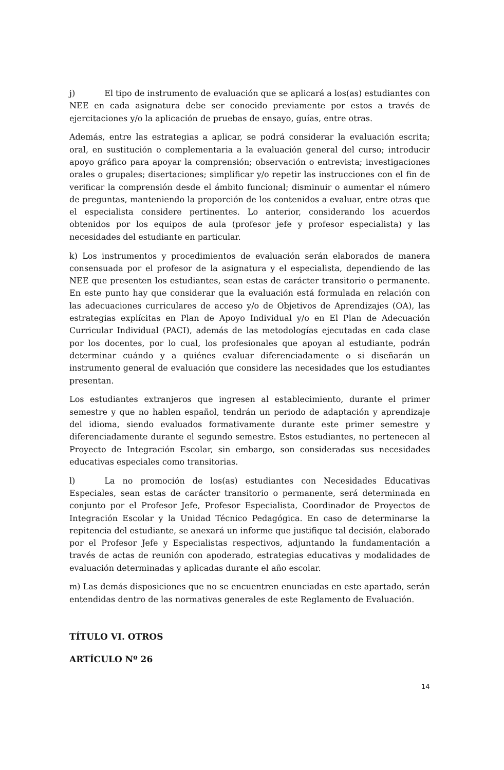j) El tipo de instrumento de evaluación que se aplicará a los(as) estudiantes con NEE en cada asignatura debe ser conocido previamente por estos a través de ejercitaciones y/o la aplicación de pruebas de ensayo, guías, entre otras.
Además, entre las estrategias a aplicar, se podrá considerar la evaluación escrita; oral, en sustitución o complementaria a la evaluación general del curso; introducir apoyo gráfico para apoyar la comprensión; observación o entrevista; investigaciones orales o grupales; disertaciones; simplificar y/o repetir las instrucciones con el fin de verificar la comprensión desde el ámbito funcional; disminuir o aumentar el número de preguntas, manteniendo la proporción de los contenidos a evaluar, entre otras que el especialista considere pertinentes. Lo anterior, considerando los acuerdos obtenidos por los equipos de aula (profesor jefe y profesor especialista) y las necesidades del estudiante en particular.
k) Los instrumentos y procedimientos de evaluación serán elaborados de manera consensuada por el profesor de la asignatura y el especialista, dependiendo de las NEE que presenten los estudiantes, sean estas de carácter transitorio o permanente. En este punto hay que considerar que la evaluación está formulada en relación con las adecuaciones curriculares de acceso y/o de Objetivos de Aprendizajes (OA), las estrategias explícitas en Plan de Apoyo Individual y/o en El Plan de Adecuación Curricular Individual (PACI), además de las metodologías ejecutadas en cada clase por los docentes, por lo cual, los profesionales que apoyan al estudiante, podrán determinar cuándo y a quiénes evaluar diferenciadamente o si diseñarán un instrumento general de evaluación que considere las necesidades que los estudiantes presentan.
Los estudiantes extranjeros que ingresen al establecimiento, durante el primer semestre y que no hablen español, tendrán un periodo de adaptación y aprendizaje del idioma, siendo evaluados formativamente durante este primer semestre y diferenciadamente durante el segundo semestre. Estos estudiantes, no pertenecen al Proyecto de Integración Escolar, sin embargo, son consideradas sus necesidades educativas especiales como transitorias.
l) La no promoción de los(as) estudiantes con Necesidades Educativas Especiales, sean estas de carácter transitorio o permanente, será determinada en conjunto por el Profesor Jefe, Profesor Especialista, Coordinador de Proyectos de Integración Escolar y la Unidad Técnico Pedagógica. En caso de determinarse la repitencia del estudiante, se anexará un informe que justifique tal decisión, elaborado por el Profesor Jefe y Especialistas respectivos, adjuntando la fundamentación a través de actas de reunión con apoderado, estrategias educativas y modalidades de evaluación determinadas y aplicadas durante el año escolar.
m) Las demás disposiciones que no se encuentren enunciadas en este apartado, serán entendidas dentro de las normativas generales de este Reglamento de Evaluación.
TÍTULO VI. OTROS
ARTÍCULO Nº 26
14